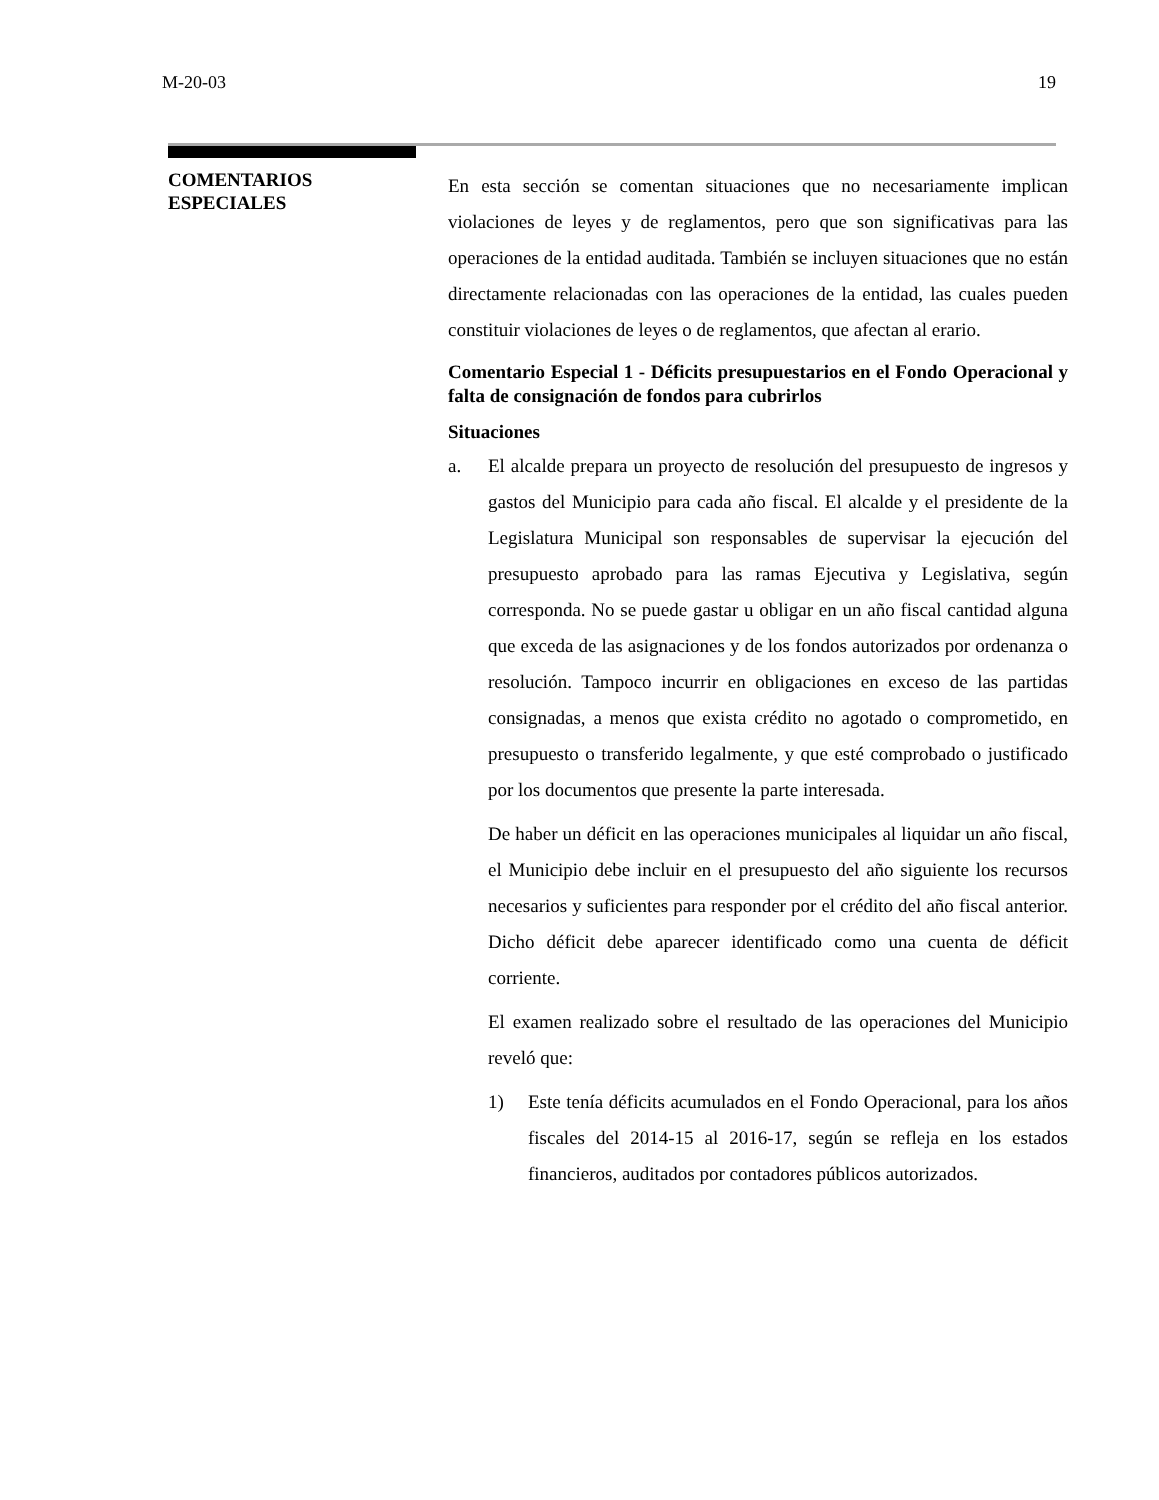M-20-03 19
COMENTARIOS
ESPECIALES
En esta sección se comentan situaciones que no necesariamente implican violaciones de leyes y de reglamentos, pero que son significativas para las operaciones de la entidad auditada. También se incluyen situaciones que no están directamente relacionadas con las operaciones de la entidad, las cuales pueden constituir violaciones de leyes o de reglamentos, que afectan al erario.
Comentario Especial 1 - Déficits presupuestarios en el Fondo Operacional y falta de consignación de fondos para cubrirlos
Situaciones
a. El alcalde prepara un proyecto de resolución del presupuesto de ingresos y gastos del Municipio para cada año fiscal. El alcalde y el presidente de la Legislatura Municipal son responsables de supervisar la ejecución del presupuesto aprobado para las ramas Ejecutiva y Legislativa, según corresponda. No se puede gastar u obligar en un año fiscal cantidad alguna que exceda de las asignaciones y de los fondos autorizados por ordenanza o resolución. Tampoco incurrir en obligaciones en exceso de las partidas consignadas, a menos que exista crédito no agotado o comprometido, en presupuesto o transferido legalmente, y que esté comprobado o justificado por los documentos que presente la parte interesada.
De haber un déficit en las operaciones municipales al liquidar un año fiscal, el Municipio debe incluir en el presupuesto del año siguiente los recursos necesarios y suficientes para responder por el crédito del año fiscal anterior. Dicho déficit debe aparecer identificado como una cuenta de déficit corriente.
El examen realizado sobre el resultado de las operaciones del Municipio reveló que:
1) Este tenía déficits acumulados en el Fondo Operacional, para los años fiscales del 2014-15 al 2016-17, según se refleja en los estados financieros, auditados por contadores públicos autorizados.